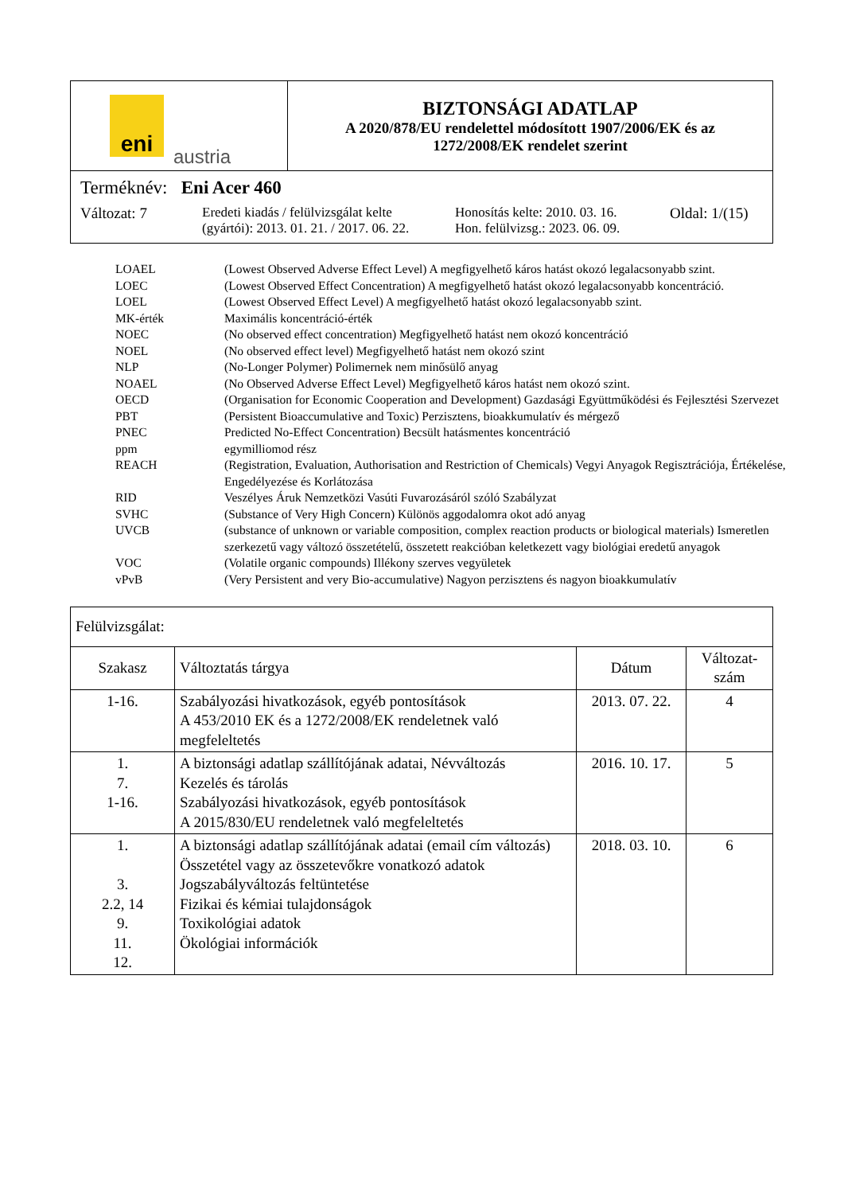| eni austria | BIZTONSÁGI ADATLAP A 2020/878/EU rendelettel módosított 1907/2006/EK és az 1272/2008/EK rendelet szerint |
| Terméknév: Eni Acer 460 Változat: 7 Eredeti kiadás / felülvizsgálat kelte (gyártói): 2013. 01. 21. / 2017. 06. 22. Honosítás kelte: 2010. 03. 16. Hon. felülvizsg.: 2023. 06. 09. Oldal: 1/(15) | |
| LOAEL | (Lowest Observed Adverse Effect Level) A megfigyelhető káros hatást okozó legalacsonyabb szint. |
| LOEC | (Lowest Observed Effect Concentration) A megfigyelhető hatást okozó legalacsonyabb koncentráció. |
| LOEL | (Lowest Observed Effect Level) A megfigyelhető hatást okozó legalacsonyabb szint. |
| MK-érték | Maximális koncentráció-érték |
| NOEC | (No observed effect concentration) Megfigyelhető hatást nem okozó koncentráció |
| NOEL | (No observed effect level) Megfigyelhető hatást nem okozó szint |
| NLP | (No-Longer Polymer) Polimernek nem minősülő anyag |
| NOAEL | (No Observed Adverse Effect Level) Megfigyelhető káros hatást nem okozó szint. |
| OECD | (Organisation for Economic Cooperation and Development) Gazdasági Együttműködési és Fejlesztési Szervezet |
| PBT | (Persistent Bioaccumulative and Toxic) Perzisztens, bioakkumulatív és mérgező |
| PNEC | Predicted No-Effect Concentration) Becsült hatásmentes koncentráció |
| ppm | egymilliomod rész |
| REACH | (Registration, Evaluation, Authorisation and Restriction of Chemicals) Vegyi Anyagok Regisztrációja, Értékelése, Engedélyezése és Korlátozása |
| RID | Veszélyes Áruk Nemzetközi Vasúti Fuvarozásáról szóló Szabályzat |
| SVHC | (Substance of Very High Concern) Különös aggodalomra okot adó anyag |
| UVCB | (substance of unknown or variable composition, complex reaction products or biological materials) Ismeretlen szerkezetű vagy változó összetételű, összetett reakcióban keletkezett vagy biológiai eredetű anyagok |
| VOC | (Volatile organic compounds) Illékony szerves vegyületek |
| vPvB | (Very Persistent and very Bio-accumulative) Nagyon perzisztens és nagyon bioakkumulatív |
| Felülvizsgálat: | | | |
| Szakasz | Változtatás tárgya | Dátum | Változat- szám |
| 1-16. | Szabályozási hivatkozások, egyéb pontosítások A 453/2010 EK és a 1272/2008/EK rendeletnek való megfeleltetés | 2013. 07. 22. | 4 |
| 1. 7. 1-16. | A biztonsági adatlap szállítójának adatai, Névváltozás Kezelés és tárolás Szabályozási hivatkozások, egyéb pontosítások A 2015/830/EU rendeletnek való megfeleltetés | 2016. 10. 17. | 5 |
| 1. 3. 2.2, 14 9. 11. 12. | A biztonsági adatlap szállítójának adatai (email cím változás) Összetétel vagy az összetevőkre vonatkozó adatok Jogszabályváltozás feltüntetése Fizikai és kémiai tulajdonságok Toxikológiai adatok Ökológiai információk | 2018. 03. 10. | 6 |